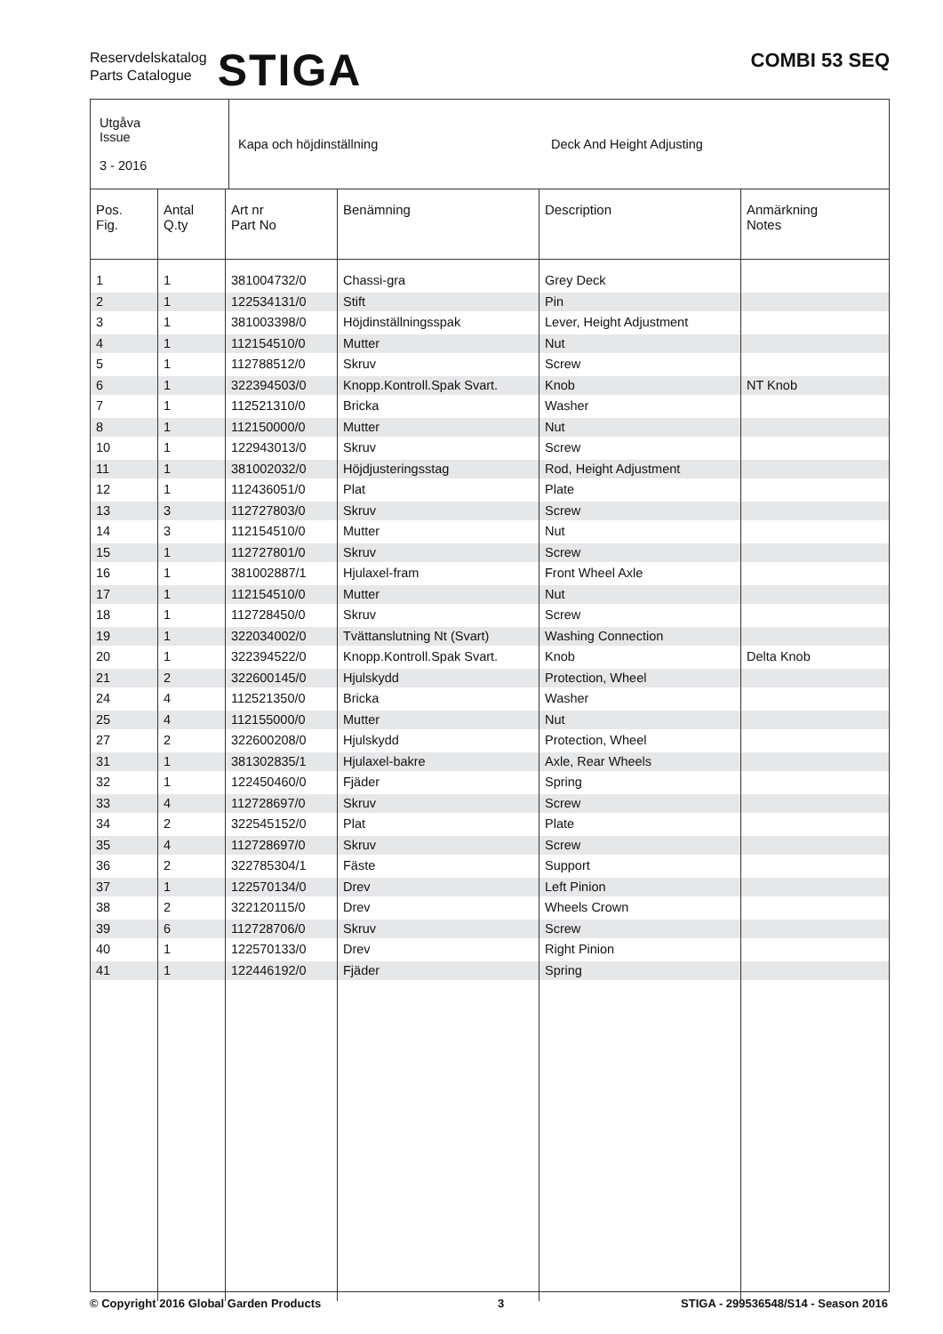Reservdelskatalog
Parts Catalogue
STIGA
COMBI 53 SEQ
| Utgåva Issue 3 - 2016 | Kapa och höjdinställning | Deck And Height Adjusting |
| Pos. Fig. | Antal Q.ty | Art nr Part No | Benämning | Description | Anmärkning Notes |
| --- | --- | --- | --- | --- | --- |
| 1 | 1 | 381004732/0 | Chassi-gra | Grey Deck | |
| 2 | 1 | 122534131/0 | Stift | Pin | |
| 3 | 1 | 381003398/0 | Höjdinställningsspak | Lever, Height Adjustment | |
| 4 | 1 | 112154510/0 | Mutter | Nut | |
| 5 | 1 | 112788512/0 | Skruv | Screw | |
| 6 | 1 | 322394503/0 | Knopp.Kontroll.Spak Svart. | Knob | NT Knob |
| 7 | 1 | 112521310/0 | Bricka | Washer | |
| 8 | 1 | 112150000/0 | Mutter | Nut | |
| 10 | 1 | 122943013/0 | Skruv | Screw | |
| 11 | 1 | 381002032/0 | Höjdjusteringsstag | Rod, Height Adjustment | |
| 12 | 1 | 112436051/0 | Plat | Plate | |
| 13 | 3 | 112727803/0 | Skruv | Screw | |
| 14 | 3 | 112154510/0 | Mutter | Nut | |
| 15 | 1 | 112727801/0 | Skruv | Screw | |
| 16 | 1 | 381002887/1 | Hjulaxel-fram | Front Wheel Axle | |
| 17 | 1 | 112154510/0 | Mutter | Nut | |
| 18 | 1 | 112728450/0 | Skruv | Screw | |
| 19 | 1 | 322034002/0 | Tvättanslutning Nt (Svart) | Washing Connection | |
| 20 | 1 | 322394522/0 | Knopp.Kontroll.Spak Svart. | Knob | Delta Knob |
| 21 | 2 | 322600145/0 | Hjulskydd | Protection, Wheel | |
| 24 | 4 | 112521350/0 | Bricka | Washer | |
| 25 | 4 | 112155000/0 | Mutter | Nut | |
| 27 | 2 | 322600208/0 | Hjulskydd | Protection, Wheel | |
| 31 | 1 | 381302835/1 | Hjulaxel-bakre | Axle, Rear Wheels | |
| 32 | 1 | 122450460/0 | Fjäder | Spring | |
| 33 | 4 | 112728697/0 | Skruv | Screw | |
| 34 | 2 | 322545152/0 | Plat | Plate | |
| 35 | 4 | 112728697/0 | Skruv | Screw | |
| 36 | 2 | 322785304/1 | Fäste | Support | |
| 37 | 1 | 122570134/0 | Drev | Left Pinion | |
| 38 | 2 | 322120115/0 | Drev | Wheels Crown | |
| 39 | 6 | 112728706/0 | Skruv | Screw | |
| 40 | 1 | 122570133/0 | Drev | Right Pinion | |
| 41 | 1 | 122446192/0 | Fjäder | Spring | |
© Copyright 2016 Global Garden Products 3 STIGA - 299536548/S14 - Season 2016